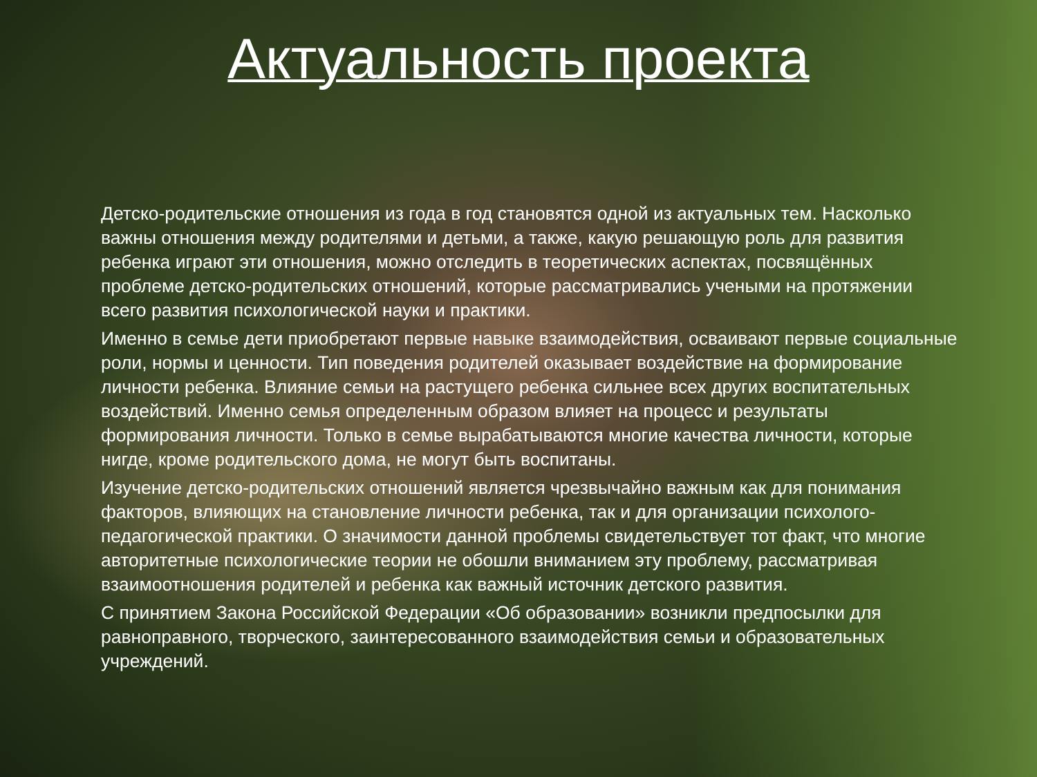Актуальность проекта
Детско-родительские отношения из года в год становятся одной из актуальных тем. Насколько важны отношения между родителями и детьми, а также, какую решающую роль для развития ребенка играют эти отношения, можно отследить в теоретических аспектах, посвящённых проблеме детско-родительских отношений, которые рассматривались учеными на протяжении всего развития психологической науки и практики.
Именно в семье дети приобретают первые навыке взаимодействия, осваивают первые социальные роли, нормы и ценности. Тип поведения родителей оказывает воздействие на формирование личности ребенка. Влияние семьи на растущего ребенка сильнее всех других воспитательных воздействий. Именно семья определенным образом влияет на процесс и результаты формирования личности. Только в семье вырабатываются многие качества личности, которые нигде, кроме родительского дома, не могут быть воспитаны.
Изучение детско-родительских отношений является чрезвычайно важным как для понимания факторов, влияющих на становление личности ребенка, так и для организации психолого-педагогической практики. О значимости данной проблемы свидетельствует тот факт, что многие авторитетные психологические теории не обошли вниманием эту проблему, рассматривая взаимоотношения родителей и ребенка как важный источник детского развития.
С принятием Закона Российской Федерации «Об образовании» возникли предпосылки для равноправного, творческого, заинтересованного взаимодействия семьи и образовательных учреждений.